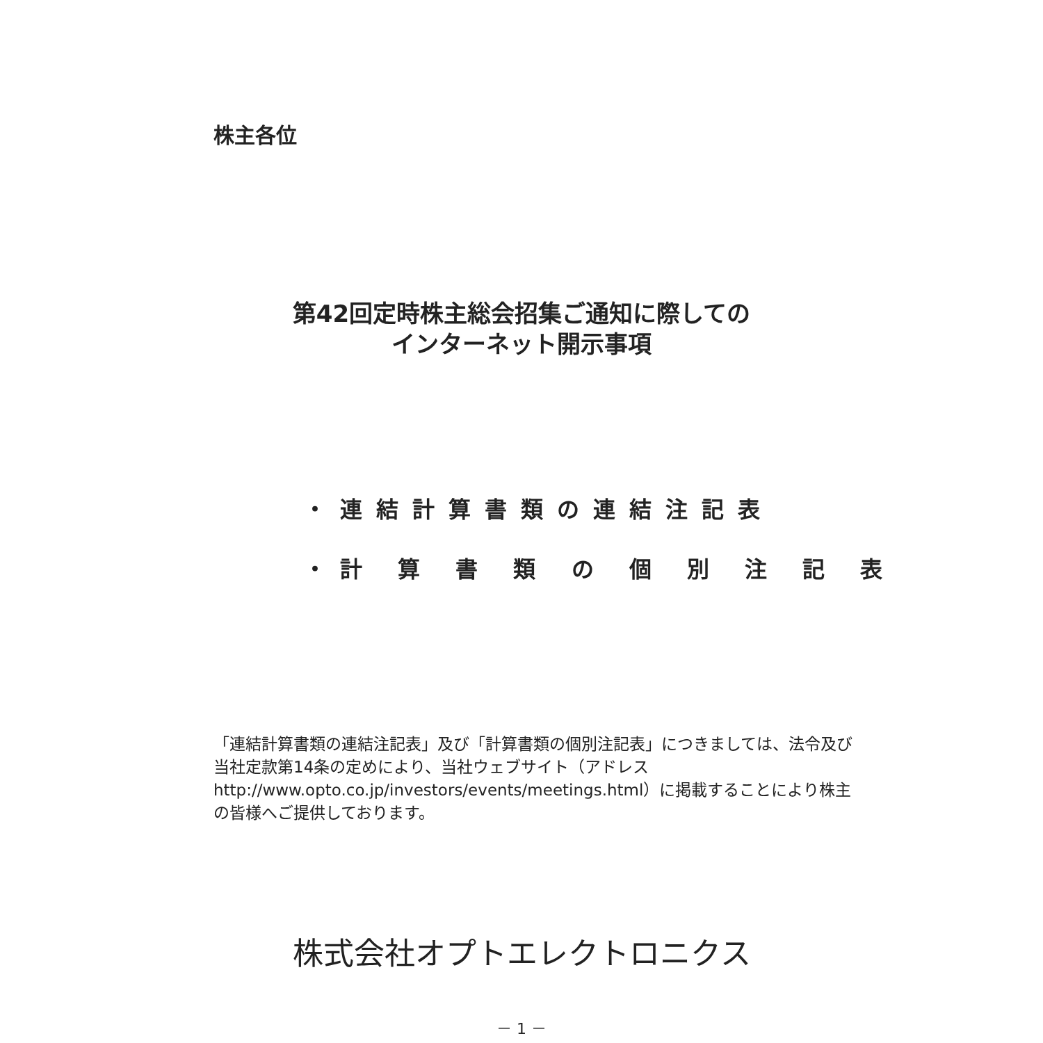株主各位
第42回定時株主総会招集ご通知に際しての
インターネット開示事項
・連結計算書類の連結注記表
・計 算 書 類 の 個 別 注 記 表
「連結計算書類の連結注記表」及び「計算書類の個別注記表」につきましては、法令及び当社定款第14条の定めにより、当社ウェブサイト（アドレス http://www.opto.co.jp/investors/events/meetings.html）に掲載することにより株主の皆様へご提供しております。
株式会社オプトエレクトロニクス
－ 1 －